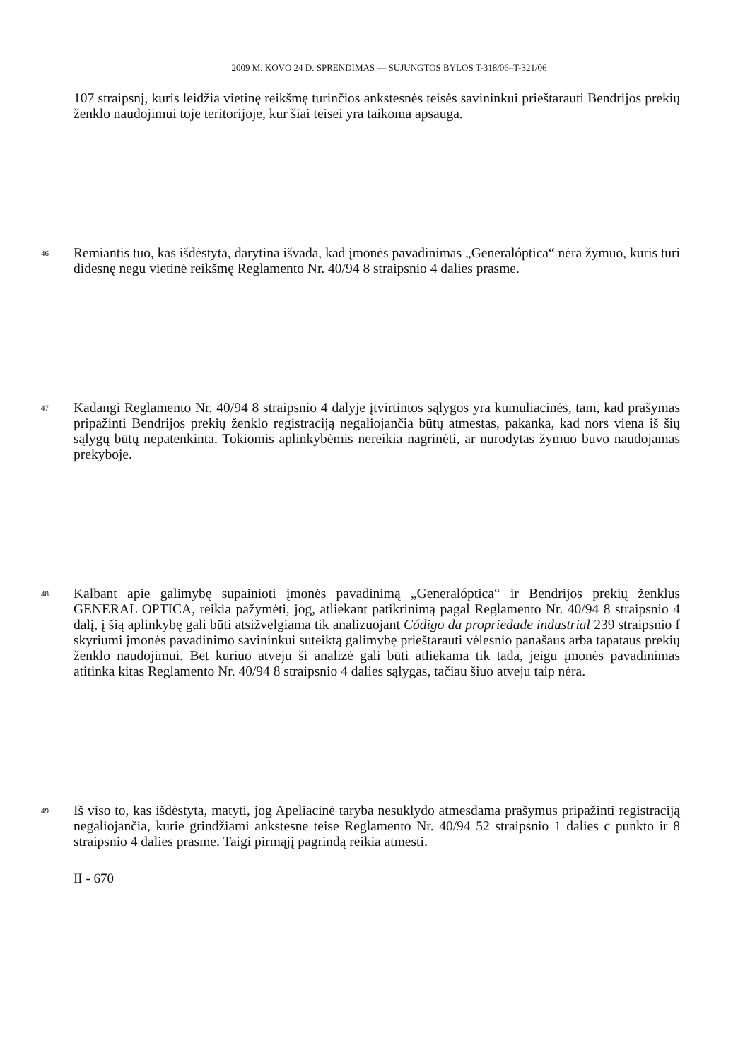2009 M. KOVO 24 D. SPRENDIMAS — SUJUNGTOS BYLOS T-318/06–T-321/06
107 straipsnį, kuris leidžia vietinę reikšmę turinčios ankstesnės teisės savininkui prieštarauti Bendrijos prekių ženklo naudojimui toje teritorijoje, kur šiai teisei yra taikoma apsauga.
46 Remiantis tuo, kas išdėstyta, darytina išvada, kad įmonės pavadinimas „Generalóptica“ nėra žymuo, kuris turi didesnę negu vietinė reikšmę Reglamento Nr. 40/94 8 straipsnio 4 dalies prasme.
47 Kadangi Reglamento Nr. 40/94 8 straipsnio 4 dalyje įtvirtintos sąlygos yra kumuliacinės, tam, kad prašymas pripažinti Bendrijos prekių ženklo registraciją negaliojančia būtų atmestas, pakanka, kad nors viena iš šių sąlygų būtų nepatenkinta. Tokiomis aplinkybėmis nereikia nagrinėti, ar nurodytas žymuo buvo naudojamas prekyboje.
48 Kalbant apie galimybę supainioti įmonės pavadinimą „Generalóptica“ ir Bendrijos prekių ženklus GENERAL OPTICA, reikia pažymėti, jog, atliekant patikrinimą pagal Reglamento Nr. 40/94 8 straipsnio 4 dalį, į šią aplinkybę gali būti atsižvelgiama tik analizuojant Código da propriedade industrial 239 straipsnio f skyriumi įmonės pavadinimo savininkui suteiktą galimybę prieštarauti vėlesnio panašaus arba tapataus prekių ženklo naudojimui. Bet kuriuo atveju ši analizė gali būti atliekama tik tada, jeigu įmonės pavadinimas atitinka kitas Reglamento Nr. 40/94 8 straipsnio 4 dalies sąlygas, tačiau šiuo atveju taip nėra.
49 Iš viso to, kas išdėstyta, matyti, jog Apeliacinė taryba nesuklydo atmesdama prašymus pripažinti registraciją negaliojančia, kurie grindžiami ankstesne teise Reglamento Nr. 40/94 52 straipsnio 1 dalies c punkto ir 8 straipsnio 4 dalies prasme. Taigi pirmąjį pagrindą reikia atmesti.
II - 670